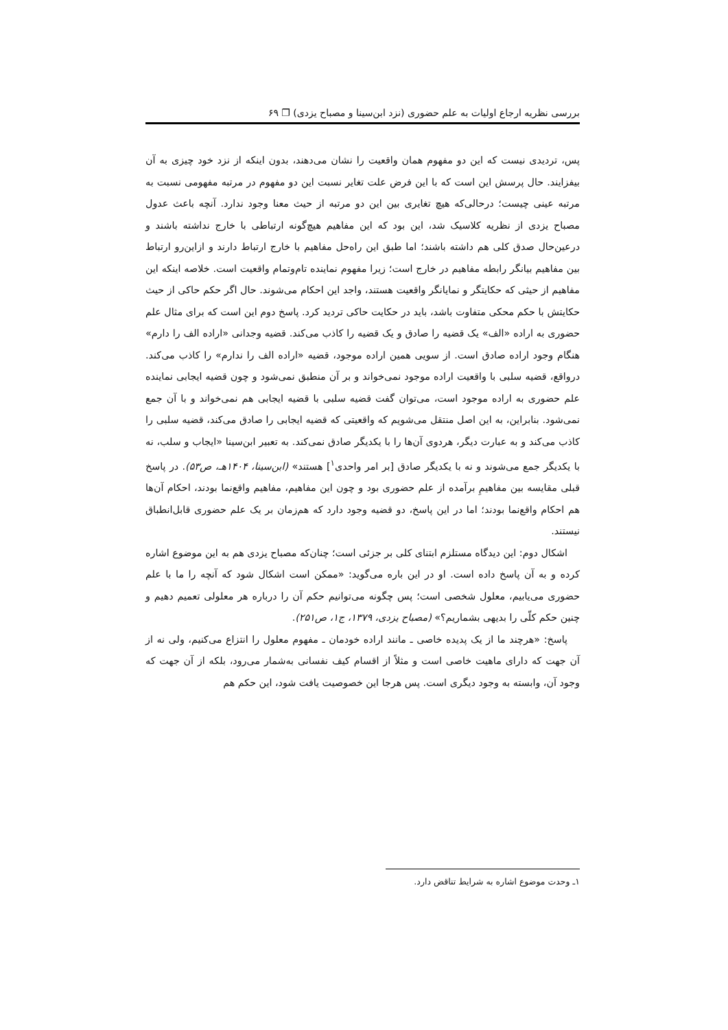بررسی نظریه ارجاع اولیات به علم حضوری (نزد ابن‌سینا و مصباح یزدی) ❐ ۶۹
پس، تردیدی نیست که این دو مفهوم همان واقعیت را نشان می‌دهند، بدون اینکه از نزد خود چیزی به آن بیفزایند. حال پرسش این است که با این فرض علت تغایر نسبت این دو مفهوم در مرتبه مفهومی نسبت به مرتبه عینی چیست؛ درحالی‌که هیچ تغایری بین این دو مرتبه از حیث معنا وجود ندارد. آنچه باعث عدول مصباح یزدی از نظریه کلاسیک شد، این بود که این مفاهیم هیچ‌گونه ارتباطی با خارج نداشته باشند و درعین‌حال صدق کلی هم داشته باشند؛ اما طبق این راه‌حل مفاهیم با خارج ارتباط دارند و ازاین‌رو ارتباط بین مفاهیم بیانگر رابطه مفاهیم در خارج است؛ زیرا مفهوم نماینده تام‌وتمام واقعیت است. خلاصه اینکه این مفاهیم از حیثی که حکایتگر و نمایانگر واقعیت هستند، واجد این احکام می‌شوند. حال اگر حکم حاکی از حیث حکایتش با حکم محکی متفاوت باشد، باید در حکایت حاکی تردید کرد. پاسخ دوم این است که برای مثال علم حضوری به اراده «الف» یک قضیه را صادق و یک قضیه را کاذب می‌کند. قضیه وجدانی «اراده الف را دارم» هنگام وجود اراده صادق است. از سویی همین اراده موجود، قضیه «اراده الف را ندارم» را کاذب می‌کند. درواقع، قضیه سلبی با واقعیت اراده موجود نمی‌خواند و بر آن منطبق نمی‌شود و چون قضیه ایجابی نماینده علم حضوری به اراده موجود است، می‌توان گفت قضیه سلبی با قضیه ایجابی هم نمی‌خواند و با آن جمع نمی‌شود. بنابراین، به این اصل منتقل می‌شویم که واقعیتی که قضیه ایجابی را صادق می‌کند، قضیه سلبی را کاذب می‌کند و به عبارت دیگر، هردوی آن‌ها را با یکدیگر صادق نمی‌کند. به تعبیر ابن‌سینا «ایجاب و سلب، نه با یکدیگر جمع می‌شوند و نه با یکدیگر صادق [بر امر واحدی<sup>۱</sup>] هستند» (ابن‌سینا، ۱۴۰۴هـ، ص۵۳). در پاسخ قبلی مقایسه بین مفاهیمِ برآمده از علم حضوری بود و چون این مفاهیم، مفاهیم واقع‌نما بودند، احکام آن‌ها هم احکام واقع‌نما بودند؛ اما در این پاسخ، دو قضیه وجود دارد که هم‌زمان بر یک علم حضوری قابل‌انطباق نیستند.
اشکال دوم: این دیدگاه مستلزم ابتنای کلی بر جزئی است؛ چنان‌که مصباح یزدی هم به این موضوع اشاره کرده و به آن پاسخ داده است. او در این باره می‌گوید: «ممکن است اشکال شود که آنچه را ما با علم حضوری می‌یابیم، معلول شخصی است؛ پس چگونه می‌توانیم حکم آن را درباره هر معلولی تعمیم دهیم و چنین حکم کلّی را بدیهی بشماریم؟» (مصباح یزدی، ۱۳۷۹، ج۱، ص۲۵۱).
پاسخ: «هرچند ما از یک پدیده خاصی ـ مانند اراده خودمان ـ مفهوم معلول را انتزاع می‌کنیم، ولی نه از آن جهت که دارای ماهیت خاصی است و مثلاً از اقسام کیف نفسانی به‌شمار می‌رود، بلکه از آن جهت که وجود آن، وابسته به وجود دیگری است. پس هرجا این خصوصیت یافت شود، این حکم هم
۱ـ وحدت موضوع اشاره به شرایط تناقض دارد.